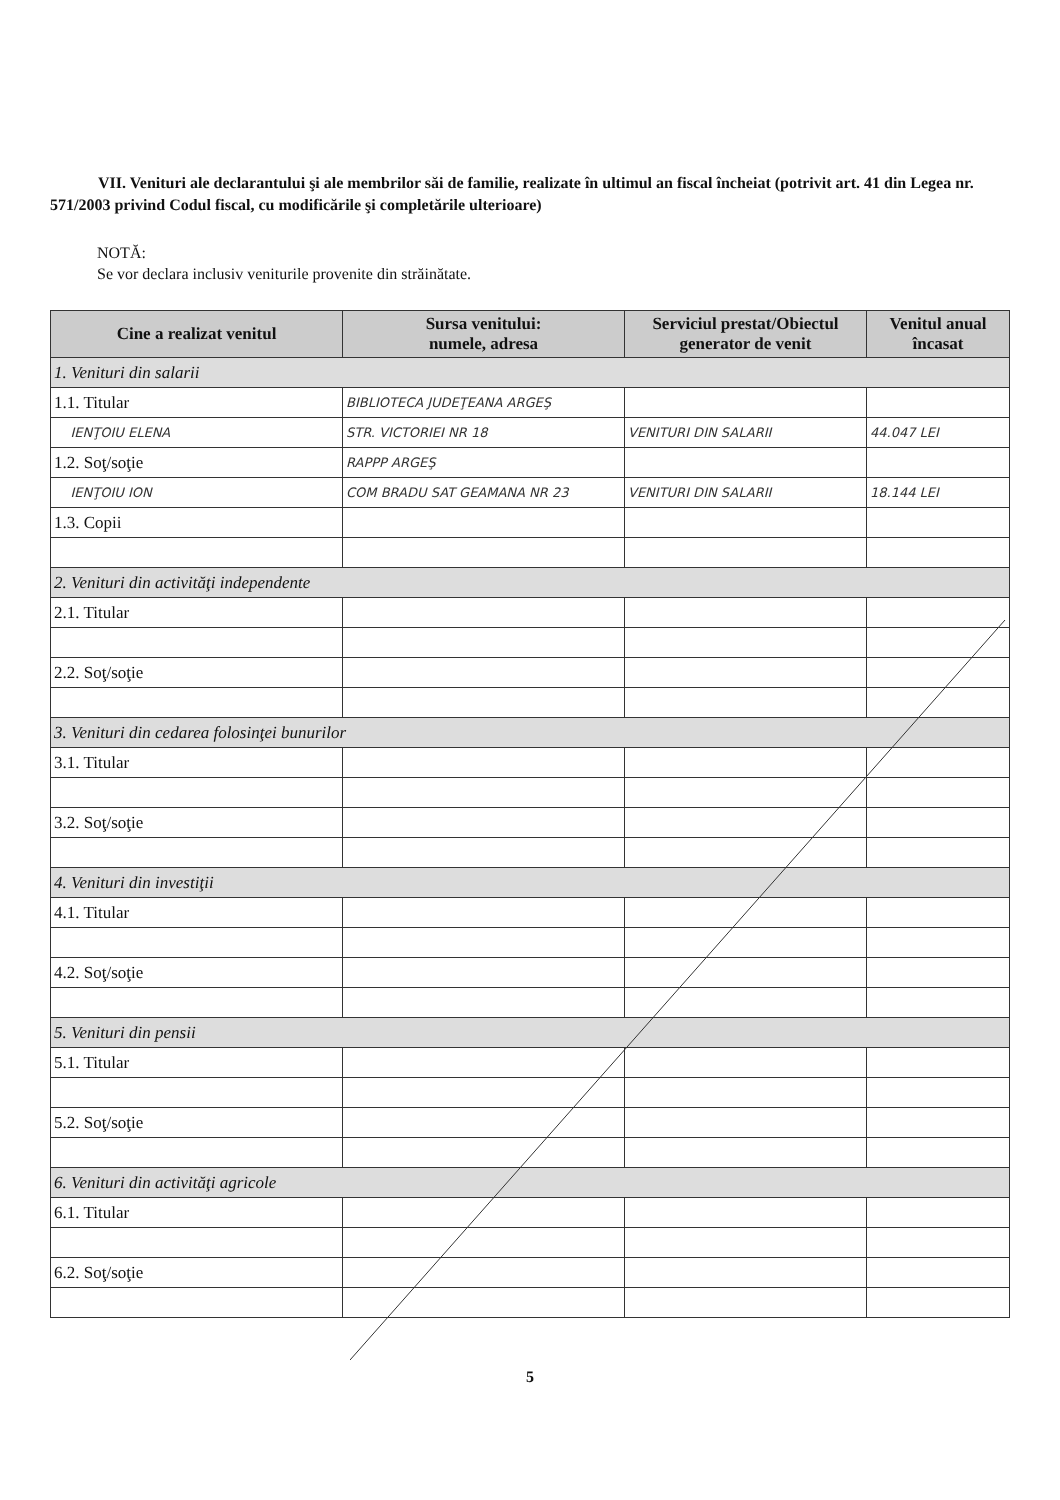VII. Venituri ale declarantului şi ale membrilor săi de familie, realizate în ultimul an fiscal încheiat (potrivit art. 41 din Legea nr. 571/2003 privind Codul fiscal, cu modificările şi completările ulterioare)
NOTĂ:
Se vor declara inclusiv veniturile provenite din străinătate.
| Cine a realizat venitul | Sursa venitului: numele, adresa | Serviciul prestat/Obiectul generator de venit | Venitul anual încasat |
| --- | --- | --- | --- |
| 1. Venituri din salarii | | | |
| 1.1. Titular | BIBLIOTECA JUDEŢEANA ARGEŞ | | |
| IENŢOIU ELENA | STR. VICTORIEI NR 18 | VENITURI DIN SALARII | 44.047 LEI |
| 1.2. Soţ/soţie | RAPPP ARGEŞ | | |
| IENŢOIU ION | COM BRADU SAT GEAMANA NR 23 | VENITURI DIN SALARII | 18.144 LEI |
| 1.3. Copii | | | |
| 2. Venituri din activităţi independente | | | |
| 2.1. Titular | | | |
| 2.2. Soţ/soţie | | | |
| 3. Venituri din cedarea folosinţei bunurilor | | | |
| 3.1. Titular | | | |
| 3.2. Soţ/soţie | | | |
| 4. Venituri din investiţii | | | |
| 4.1. Titular | | | |
| 4.2. Soţ/soţie | | | |
| 5. Venituri din pensii | | | |
| 5.1. Titular | | | |
| 5.2. Soţ/soţie | | | |
| 6. Venituri din activităţi agricole | | | |
| 6.1. Titular | | | |
| 6.2. Soţ/soţie | | | |
5